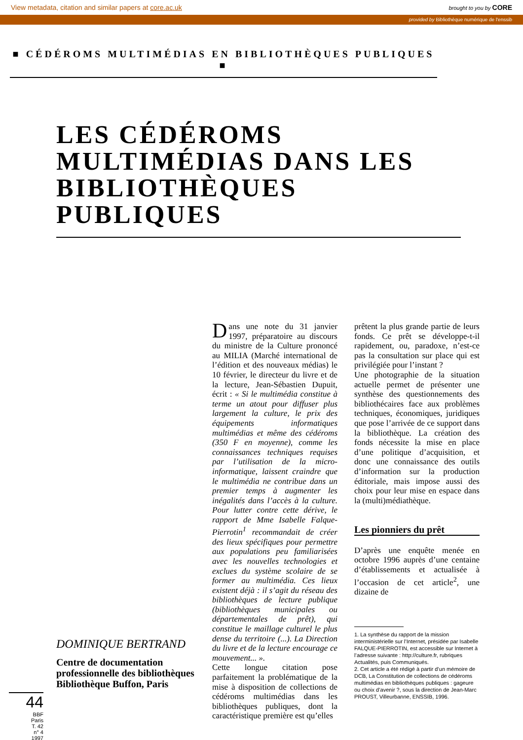View metadata, citation and similar papers at core.ac.uk brought to you by CORE
provided by Bibliothèque numérique de l'enssib
■ CÉDÉROMS MULTIMÉDIAS EN BIBLIOTHÈQUES PUBLIQUES ■
LES CÉDÉROMS MULTIMÉDIAS DANS LES BIBLIOTHÈQUES PUBLIQUES
DOMINIQUE BERTRAND
Centre de documentation professionnelle des bibliothèques Bibliothèque Buffon, Paris
44
BBF
Paris
T. 42
n° 4
1997
Dans une note du 31 janvier 1997, préparatoire au discours du ministre de la Culture prononcé au MILIA (Marché international de l’édition et des nouveaux médias) le 10 février, le directeur du livre et de la lecture, Jean-Sébastien Dupuit, écrit : « Si le multimédia constitue à terme un atout pour diffuser plus largement la culture, le prix des équipements informatiques multimédias et même des cédéroms (350 F en moyenne), comme les connaissances techniques requises par l’utilisation de la micro-informatique, laissent craindre que le multimédia ne contribue dans un premier temps à augmenter les inégalités dans l’accès à la culture. Pour lutter contre cette dérive, le rapport de Mme Isabelle Falque-Pierrotin<sup>1</sup> recommandait de créer des lieux spécifiques pour permettre aux populations peu familiarisées avec les nouvelles technologies et exclues du système scolaire de se former au multimédia. Ces lieux existent déjà : il s’agit du réseau des bibliothèques de lecture publique (bibliothèques municipales ou départementales de prêt), qui constitue le maillage culturel le plus dense du territoire (...). La Direction du livre et de la lecture encourage ce mouvement... ».
Cette longue citation pose parfaitement la problématique de la mise à disposition de collections de cédéroms multimédias dans les bibliothèques publiques, dont la caractéristique première est qu’elles
prêtent la plus grande partie de leurs fonds. Ce prêt se développe-t-il rapidement, ou, paradoxe, n’est-ce pas la consultation sur place qui est privilégiée pour l’instant ?
Une photographie de la situation actuelle permet de présenter une synthèse des questionnements des bibliothécaires face aux problèmes techniques, économiques, juridiques que pose l’arrivée de ce support dans la bibliothèque. La création des fonds nécessite la mise en place d’une politique d’acquisition, et donc une connaissance des outils d’information sur la production éditoriale, mais impose aussi des choix pour leur mise en espace dans la (multi)médiathèque.
Les pionniers du prêt
D’après une enquête menée en octobre 1996 auprès d’une centaine d’établissements et actualisée à l’occasion de cet article<sup>2</sup>, une dizaine de
1. La synthèse du rapport de la mission interministérielle sur l’Internet, présidée par Isabelle FALQUE-PIERROTIN, est accessible sur Internet à l’adresse suivante : http://culture.fr, rubriques Actualités, puis Communiqués.
2. Cet article a été rédigé à partir d’un mémoire de DCB, La Constitution de collections de cédéroms multimédias en bibliothèques publiques : gageure ou choix d’avenir ?, sous la direction de Jean-Marc PROUST, Villeurbanne, ENSSIB, 1996.